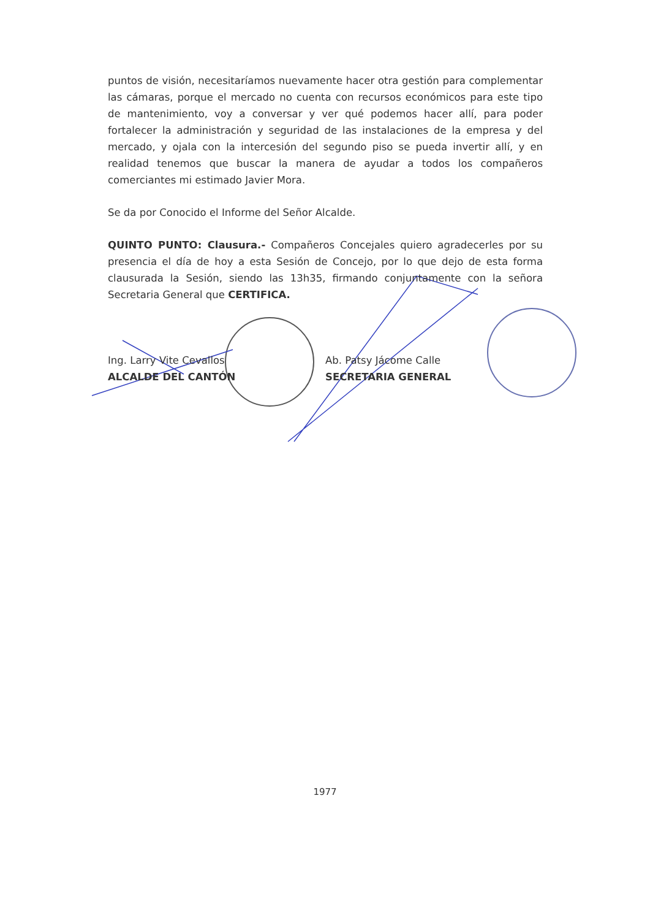puntos de visión, necesitaríamos nuevamente hacer otra gestión para complementar las cámaras, porque el mercado no cuenta con recursos económicos para este tipo de mantenimiento, voy a conversar y ver qué podemos hacer allí, para poder fortalecer la administración y seguridad de las instalaciones de la empresa y del mercado, y ojala con la intercesión del segundo piso se pueda invertir allí, y en realidad tenemos que buscar la manera de ayudar a todos los compañeros comerciantes mi estimado Javier Mora.
Se da por Conocido el Informe del Señor Alcalde.
QUINTO PUNTO: Clausura.- Compañeros Concejales quiero agradecerles por su presencia el día de hoy a esta Sesión de Concejo, por lo que dejo de esta forma clausurada la Sesión, siendo las 13h35, firmando conjuntamente con la señora Secretaria General que CERTIFICA.
Ing. Larry Vite Cevallos
ALCALDE DEL CANTÓN
Ab. Patsy Jácome Calle
SECRETARIA GENERAL
1977